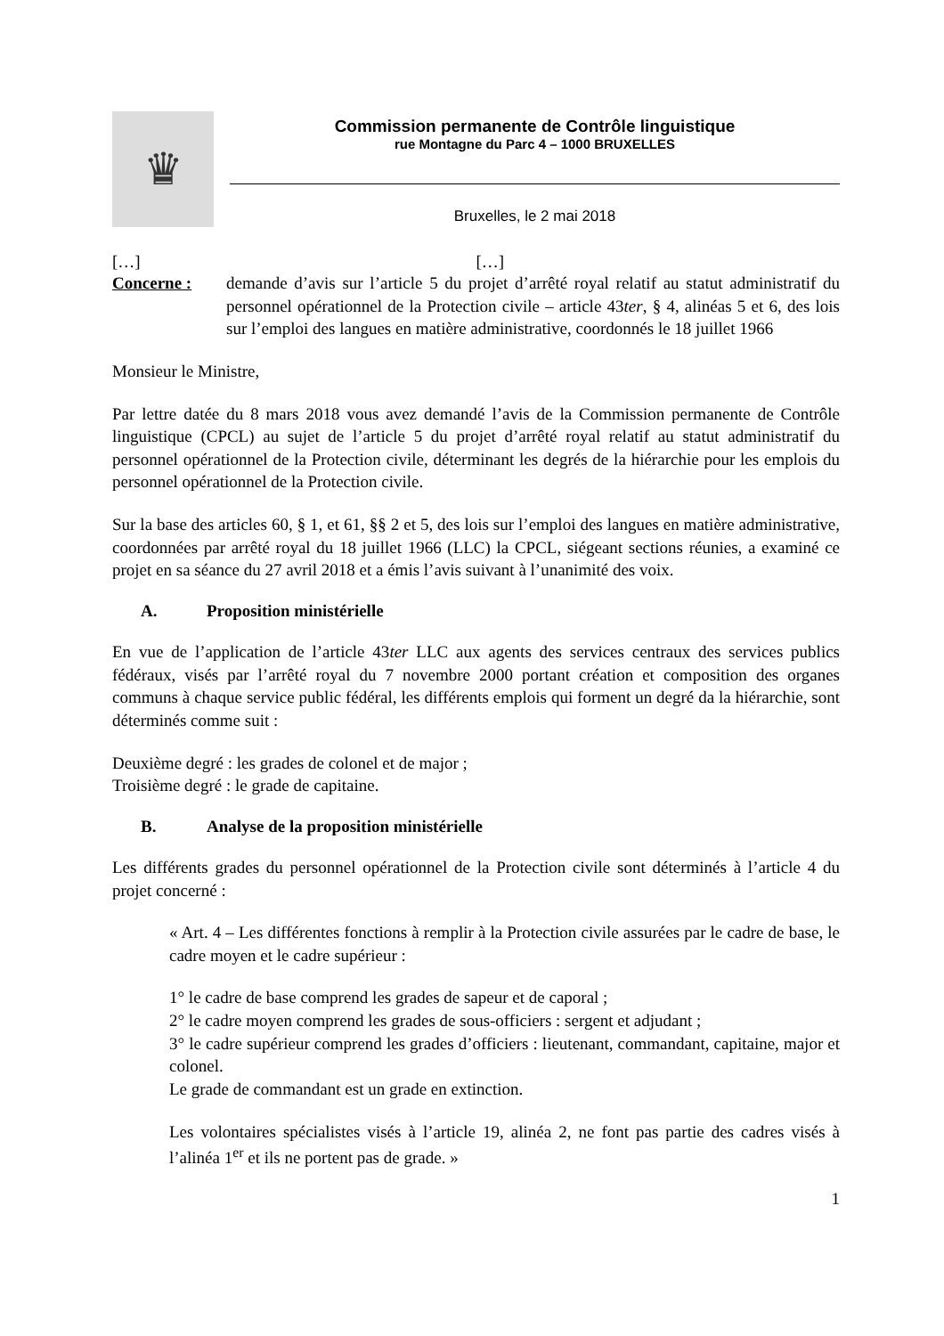♛
Commission permanente de Contrôle linguistique
rue Montagne du Parc 4 – 1000 BRUXELLES
Bruxelles, le 2 mai 2018
[…] […]
Concerne : demande d’avis sur l’article 5 du projet d’arrêté royal relatif au statut administratif du personnel opérationnel de la Protection civile – article 43ter, § 4, alinéas 5 et 6, des lois sur l’emploi des langues en matière administrative, coordonnés le 18 juillet 1966
Monsieur le Ministre,
Par lettre datée du 8 mars 2018 vous avez demandé l’avis de la Commission permanente de Contrôle linguistique (CPCL) au sujet de l’article 5 du projet d’arrêté royal relatif au statut administratif du personnel opérationnel de la Protection civile, déterminant les degrés de la hiérarchie pour les emplois du personnel opérationnel de la Protection civile.
Sur la base des articles 60, § 1, et 61, §§ 2 et 5, des lois sur l’emploi des langues en matière administrative, coordonnées par arrêté royal du 18 juillet 1966 (LLC) la CPCL, siégeant sections réunies, a examiné ce projet en sa séance du 27 avril 2018 et a émis l’avis suivant à l’unanimité des voix.
A. Proposition ministérielle
En vue de l’application de l’article 43ter LLC aux agents des services centraux des services publics fédéraux, visés par l’arrêté royal du 7 novembre 2000 portant création et composition des organes communs à chaque service public fédéral, les différents emplois qui forment un degré da la hiérarchie, sont déterminés comme suit :
Deuxième degré : les grades de colonel et de major ;
Troisième degré : le grade de capitaine.
B. Analyse de la proposition ministérielle
Les différents grades du personnel opérationnel de la Protection civile sont déterminés à l’article 4 du projet concerné :
« Art. 4 – Les différentes fonctions à remplir à la Protection civile assurées par le cadre de base, le cadre moyen et le cadre supérieur :
1° le cadre de base comprend les grades de sapeur et de caporal ;
2° le cadre moyen comprend les grades de sous-officiers : sergent et adjudant ;
3° le cadre supérieur comprend les grades d’officiers : lieutenant, commandant, capitaine, major et colonel.
Le grade de commandant est un grade en extinction.
Les volontaires spécialistes visés à l’article 19, alinéa 2, ne font pas partie des cadres visés à l’alinéa 1<sup>er</sup> et ils ne portent pas de grade. »
1